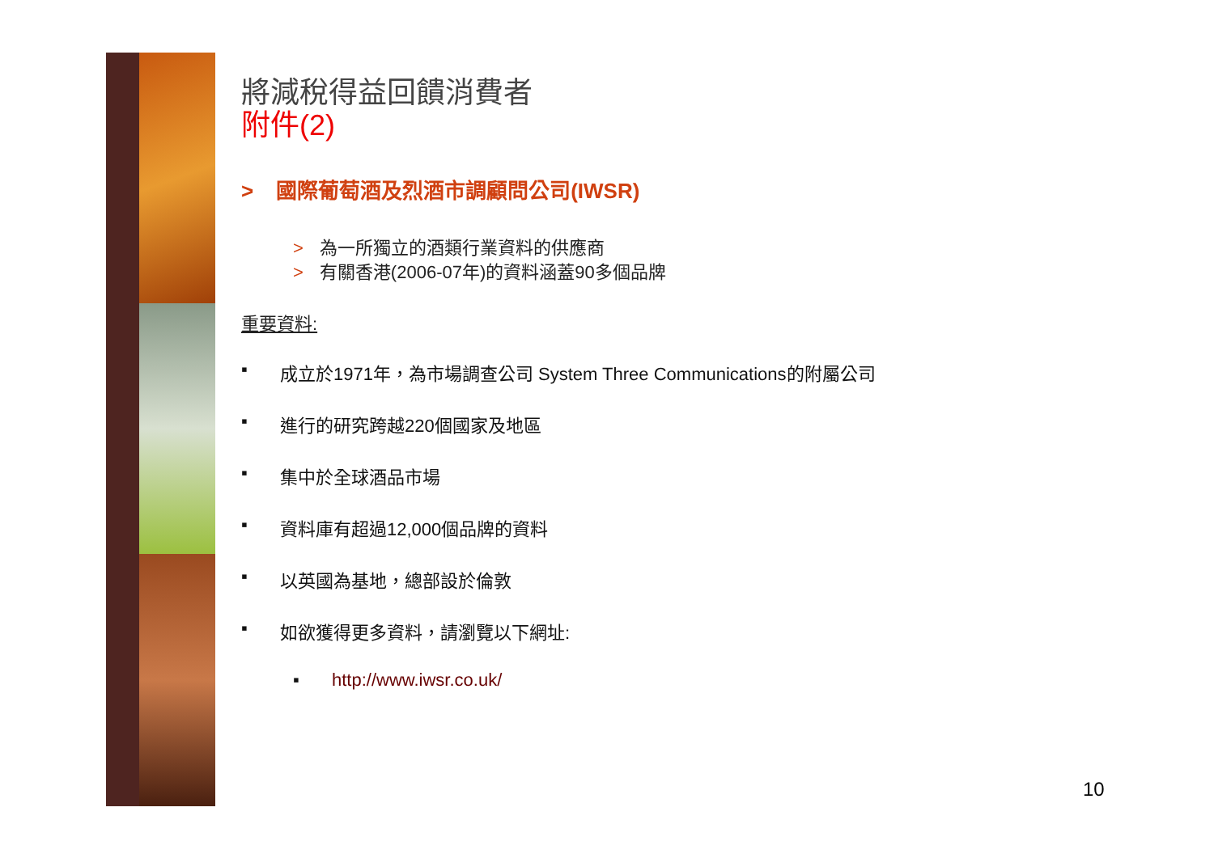將減稅得益回饋消費者
附件(2)
> 國際葡萄酒及烈酒市調顧問公司(IWSR)
> 為一所獨立的酒類行業資料的供應商
> 有關香港(2006-07年)的資料涵蓋90多個品牌
重要資料:
▪ 成立於1971年，為市場調查公司 System Three Communications的附屬公司
▪ 進行的研究跨越220個國家及地區
▪ 集中於全球酒品市場
▪ 資料庫有超過12,000個品牌的資料
▪ 以英國為基地，總部設於倫敦
▪ 如欲獲得更多資料，請瀏覽以下網址:
▪ http://www.iwsr.co.uk/
10